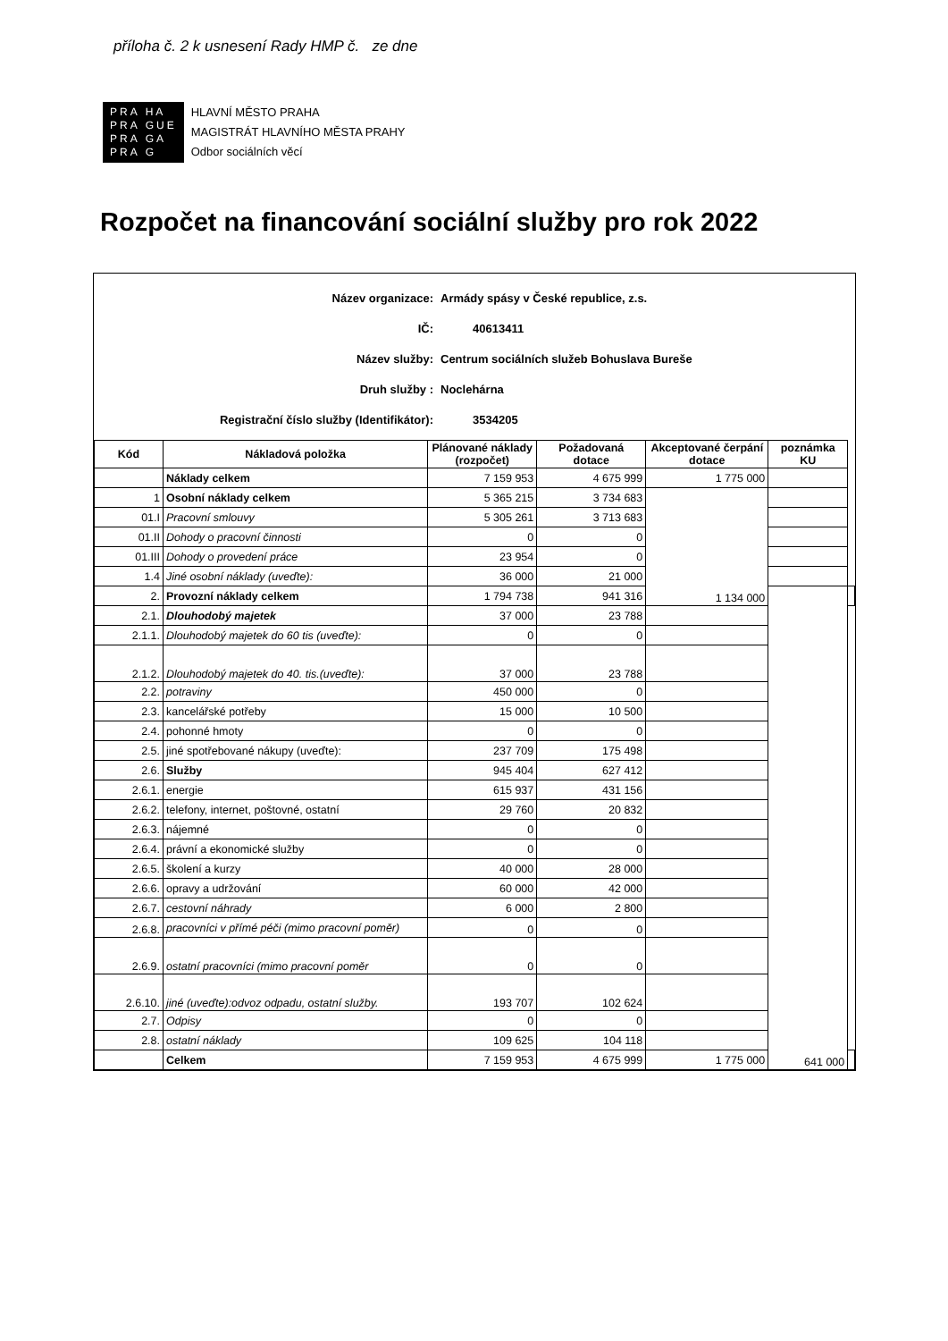příloha č. 2 k usnesení Rady HMP č. ze dne
PRA
PRA
PRA
PRA
HA
GUE
GA
G
HLAVNÍ MĚSTO PRAHA
MAGISTRÁT HLAVNÍHO MĚSTA PRAHY
Odbor sociálních věcí
Rozpočet na financování sociální služby pro rok 2022
Název organizace: Armády spásy v České republice, z.s.
IČ: 40613411
Název služby: Centrum sociálních služeb Bohuslava Bureše
Druh služby : Noclehárna
Registrační číslo služby (Identifikátor): 3534205
| Kód | Nákladová položka | Plánované náklady (rozpočet) | Požadovaná dotace | Akceptované čerpání dotace | poznámka KU | |
| --- | --- | --- | --- | --- | --- | --- |
| | Náklady celkem | 7 159 953 | 4 675 999 | 1 775 000 | | |
| 1 | Osobní náklady celkem | 5 365 215 | 3 734 683 | 1 134 000 | | |
| 01.I | Pracovní smlouvy | 5 305 261 | 3 713 683 | | | |
| 01.II | Dohody o pracovní činnosti | 0 | 0 | | | |
| 01.III | Dohody o provedení práce | 23 954 | 0 | | | |
| 1.4 | Jiné osobní náklady (uveďte): | 36 000 | 21 000 | | | |
| 2. | Provozní náklady celkem | 1 794 738 | 941 316 | | 641 000 | |
| 2.1. | Dlouhodobý majetek | 37 000 | 23 788 | | | |
| 2.1.1. | Dlouhodobý majetek do 60 tis (uveďte): | 0 | 0 | | | |
| 2.1.2. | Dlouhodobý majetek do 40. tis.(uveďte): | 37 000 | 23 788 | | | |
| 2.2. | potraviny | 450 000 | 0 | | | |
| 2.3. | kancelářské potřeby | 15 000 | 10 500 | | | |
| 2.4. | pohonné hmoty | 0 | 0 | | | |
| 2.5. | jiné spotřebované nákupy (uveďte): | 237 709 | 175 498 | | | |
| 2.6. | Služby | 945 404 | 627 412 | | | |
| 2.6.1. | energie | 615 937 | 431 156 | | | |
| 2.6.2. | telefony, internet, poštovné, ostatní | 29 760 | 20 832 | | | |
| 2.6.3. | nájemné | 0 | 0 | | | |
| 2.6.4. | právní a ekonomické služby | 0 | 0 | | | |
| 2.6.5. | školení a kurzy | 40 000 | 28 000 | | | |
| 2.6.6. | opravy a udržování | 60 000 | 42 000 | | | |
| 2.6.7. | cestovní náhrady | 6 000 | 2 800 | | | |
| 2.6.8. | pracovníci v přímé péči (mimo pracovní poměr) | 0 | 0 | | | |
| 2.6.9. | ostatní pracovníci (mimo pracovní poměr | 0 | 0 | | | |
| 2.6.10. | jiné (uveďte):odvoz odpadu, ostatní služby. | 193 707 | 102 624 | | | |
| 2.7. | Odpisy | 0 | 0 | | | |
| 2.8. | ostatní náklady | 109 625 | 104 118 | | | |
| | Celkem | 7 159 953 | 4 675 999 | 1 775 000 | | |